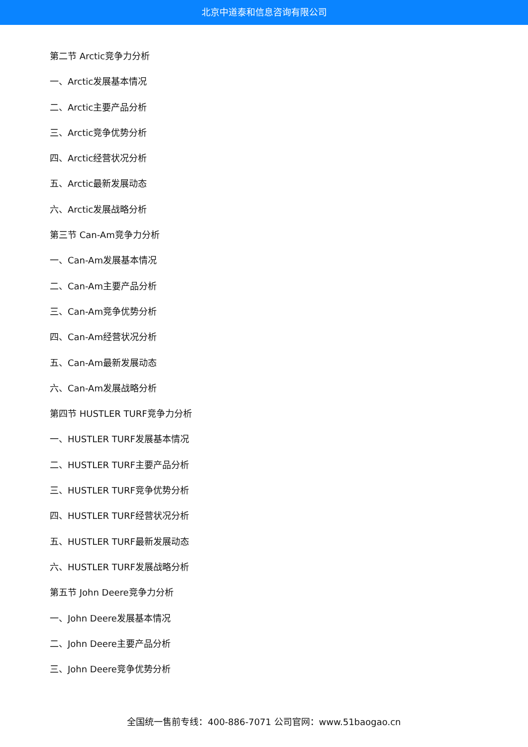北京中道泰和信息咨询有限公司
第二节 Arctic竞争力分析
一、Arctic发展基本情况
二、Arctic主要产品分析
三、Arctic竞争优势分析
四、Arctic经营状况分析
五、Arctic最新发展动态
六、Arctic发展战略分析
第三节 Can-Am竞争力分析
一、Can-Am发展基本情况
二、Can-Am主要产品分析
三、Can-Am竞争优势分析
四、Can-Am经营状况分析
五、Can-Am最新发展动态
六、Can-Am发展战略分析
第四节 HUSTLER TURF竞争力分析
一、HUSTLER TURF发展基本情况
二、HUSTLER TURF主要产品分析
三、HUSTLER TURF竞争优势分析
四、HUSTLER TURF经营状况分析
五、HUSTLER TURF最新发展动态
六、HUSTLER TURF发展战略分析
第五节 John Deere竞争力分析
一、John Deere发展基本情况
二、John Deere主要产品分析
三、John Deere竞争优势分析
全国统一售前专线：400-886-7071 公司官网：www.51baogao.cn